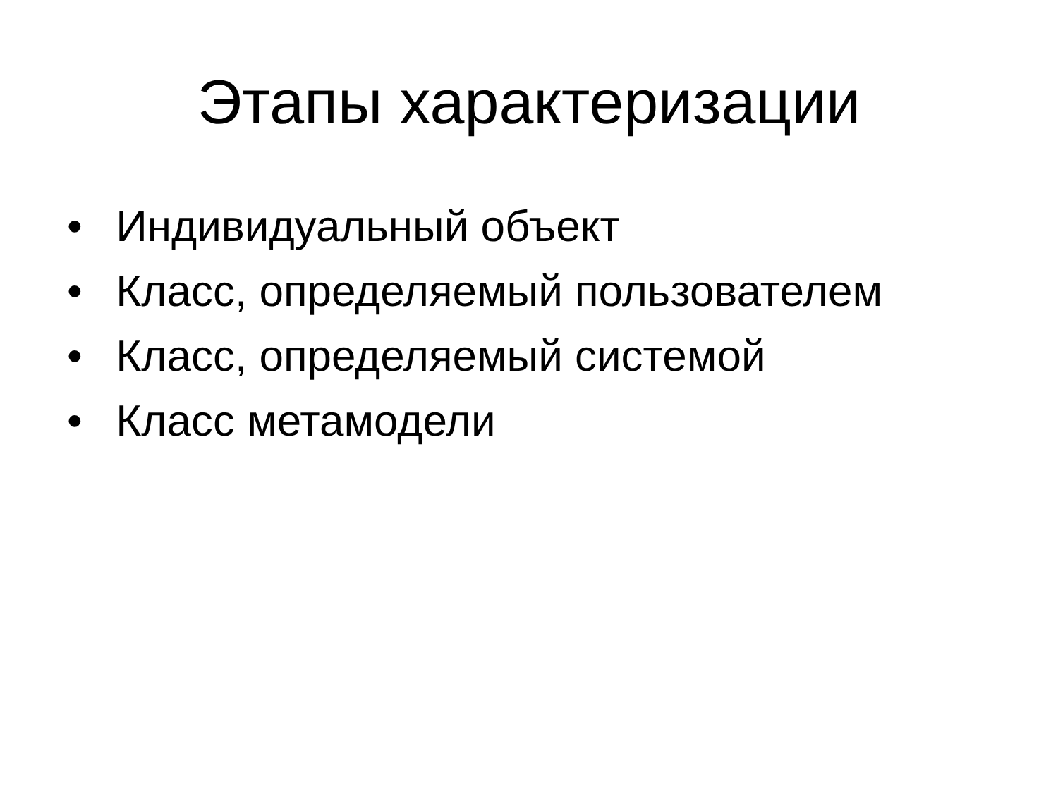Этапы характеризации
• Индивидуальный объект
• Класс, определяемый пользователем
• Класс, определяемый системой
• Класс метамодели